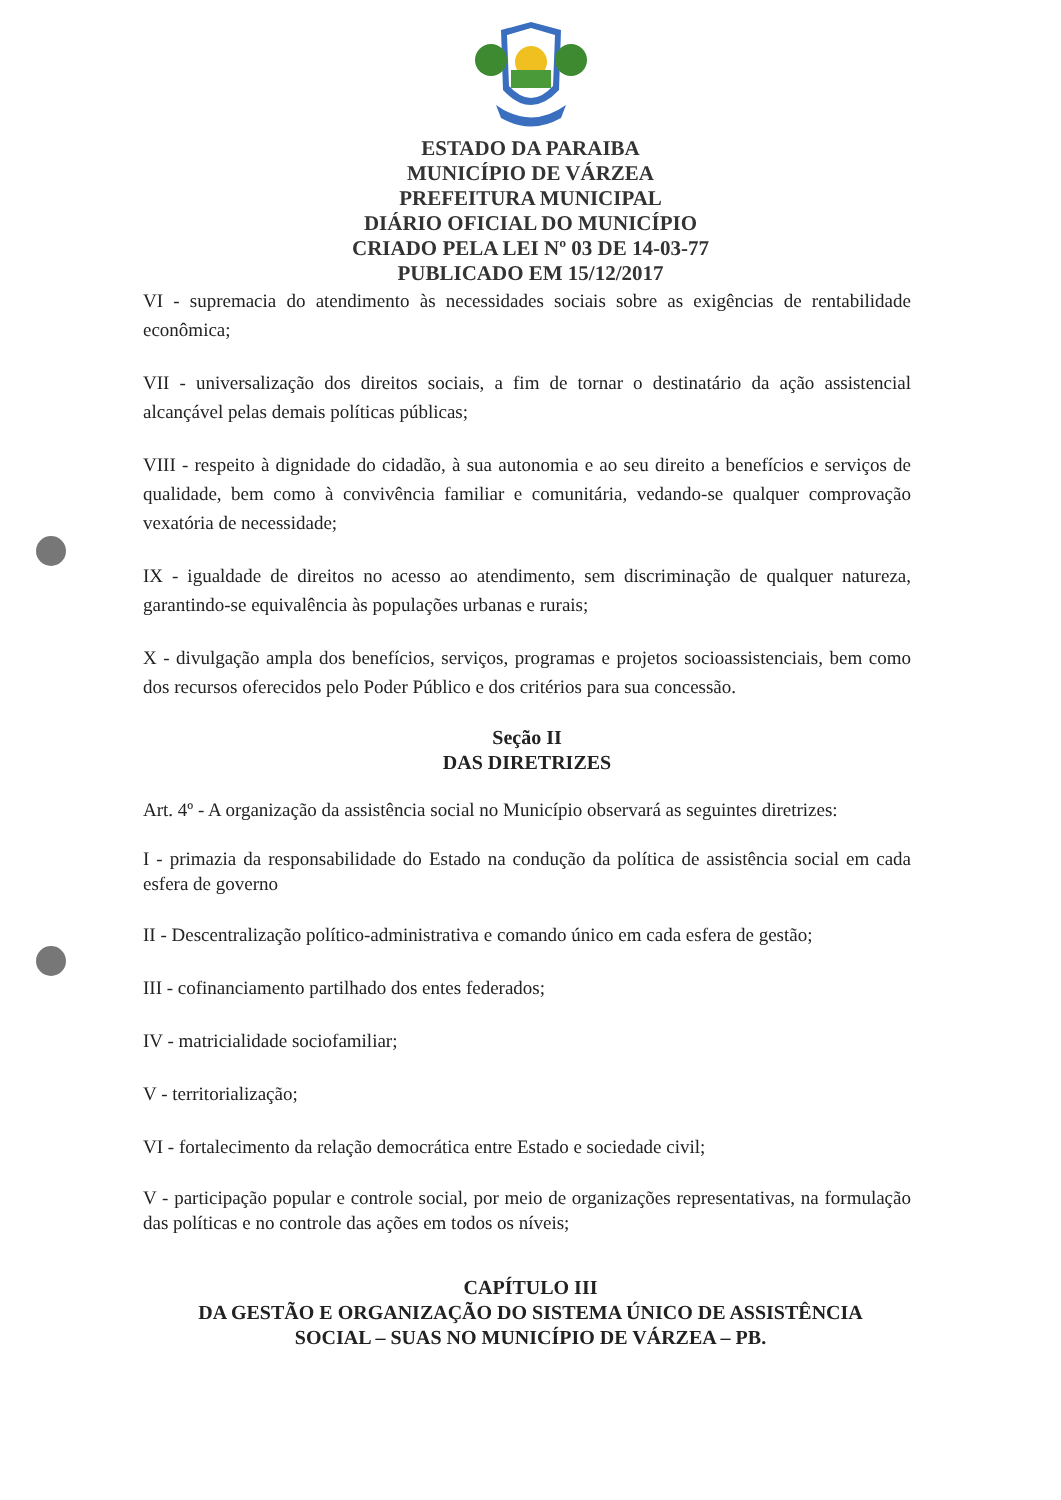ESTADO DA PARAIBA
MUNICÍPIO DE VÁRZEA
PREFEITURA MUNICIPAL
DIÁRIO OFICIAL DO MUNICÍPIO
CRIADO PELA LEI Nº 03 DE 14-03-77
PUBLICADO EM 15/12/2017
VI - supremacia do atendimento às necessidades sociais sobre as exigências de rentabilidade econômica;
VII - universalização dos direitos sociais, a fim de tornar o destinatário da ação assistencial alcançável pelas demais políticas públicas;
VIII - respeito à dignidade do cidadão, à sua autonomia e ao seu direito a benefícios e serviços de qualidade, bem como à convivência familiar e comunitária, vedando-se qualquer comprovação vexatória de necessidade;
IX - igualdade de direitos no acesso ao atendimento, sem discriminação de qualquer natureza, garantindo-se equivalência às populações urbanas e rurais;
X - divulgação ampla dos benefícios, serviços, programas e projetos socioassistenciais, bem como dos recursos oferecidos pelo Poder Público e dos critérios para sua concessão.
Seção II
DAS DIRETRIZES
Art. 4º - A organização da assistência social no Município observará as seguintes diretrizes:
I - primazia da responsabilidade do Estado na condução da política de assistência social em cada esfera de governo
II - Descentralização político-administrativa e comando único em cada esfera de gestão;
III - cofinanciamento partilhado dos entes federados;
IV - matricialidade sociofamiliar;
V - territorialização;
VI - fortalecimento da relação democrática entre Estado e sociedade civil;
V - participação popular e controle social, por meio de organizações representativas, na formulação das políticas e no controle das ações em todos os níveis;
CAPÍTULO III
DA GESTÃO E ORGANIZAÇÃO DO SISTEMA ÚNICO DE ASSISTÊNCIA
SOCIAL – SUAS NO MUNICÍPIO DE VÁRZEA – PB.